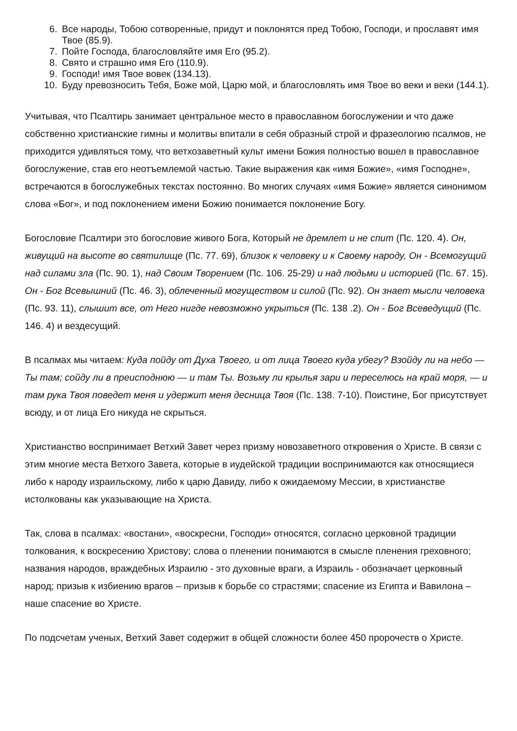6. Все народы, Тобою сотворенные, придут и поклонятся пред Тобою, Господи, и прославят имя Твое (85.9).
7. Пойте Господа, благословляйте имя Его (95.2).
8. Свято и страшно имя Его (110.9).
9. Господи! имя Твое вовек (134.13).
10. Буду превозносить Тебя, Боже мой, Царю мой, и благословлять имя Твое во веки и веки (144.1).
Учитывая, что Псалтирь занимает центральное место в православном богослужении и что даже собственно христианские гимны и молитвы впитали в себя образный строй и фразеологию псалмов, не приходится удивляться тому, что ветхозаветный культ имени Божия полностью вошел в православное богослужение, став его неотъемлемой частью. Такие выражения как «имя Божие», «имя Господне», встречаются в богослужебных текстах постоянно. Во многих случаях «имя Божие» является синонимом слова «Бог», и под поклонением имени Божию понимается поклонение Богу.
Богословие Псалтири это богословие живого Бога, Который не дремлет и не спит (Пс. 120. 4). Он, живущий на высоте во святилище (Пс. 77. 69), близок к человеку и к Своему народу, Он - Всемогущий над силами зла (Пс. 90. 1), над Своим Творением (Пс. 106. 25-29) и над людьми и историей (Пс. 67. 15). Он - Бог Всевышний (Пс. 46. 3), облеченный могуществом и силой (Пс. 92). Он знает мысли человека (Пс. 93. 11), слышит все, от Него нигде невозможно укрыться (Пс. 138 .2). Он - Бог Всеведущий (Пс. 146. 4) и вездесущий.
В псалмах мы читаем: Куда пойду от Духа Твоего, и от лица Твоего куда убегу? Взойду ли на небо — Ты там; сойду ли в преисподнюю — и там Ты. Возьму ли крылья зари и переселюсь на край моря, — и там рука Твоя поведет меня и удержит меня десница Твоя (Пс. 138. 7-10). Поистине, Бог присутствует всюду, и от лица Его никуда не скрыться.
Христианство воспринимает Ветхий Завет через призму новозаветного откровения о Христе. В связи с этим многие места Ветхого Завета, которые в иудейской традиции воспринимаются как относящиеся либо к народу израильскому, либо к царю Давиду, либо к ожидаемому Мессии, в христианстве истолкованы как указывающие на Христа.
Так, слова в псалмах: «востани», «воскресни, Господи» относятся, согласно церковной традиции толкования, к воскресению Христову; слова о пленении понимаются в смысле пленения греховного; названия народов, враждебных Израилю - это духовные враги, а Израиль - обозначает церковный народ; призыв к избиению врагов – призыв к борьбе со страстями; спасение из Египта и Вавилона – наше спасение во Христе.
По подсчетам ученых, Ветхий Завет содержит в общей сложности более 450 пророчеств о Христе.